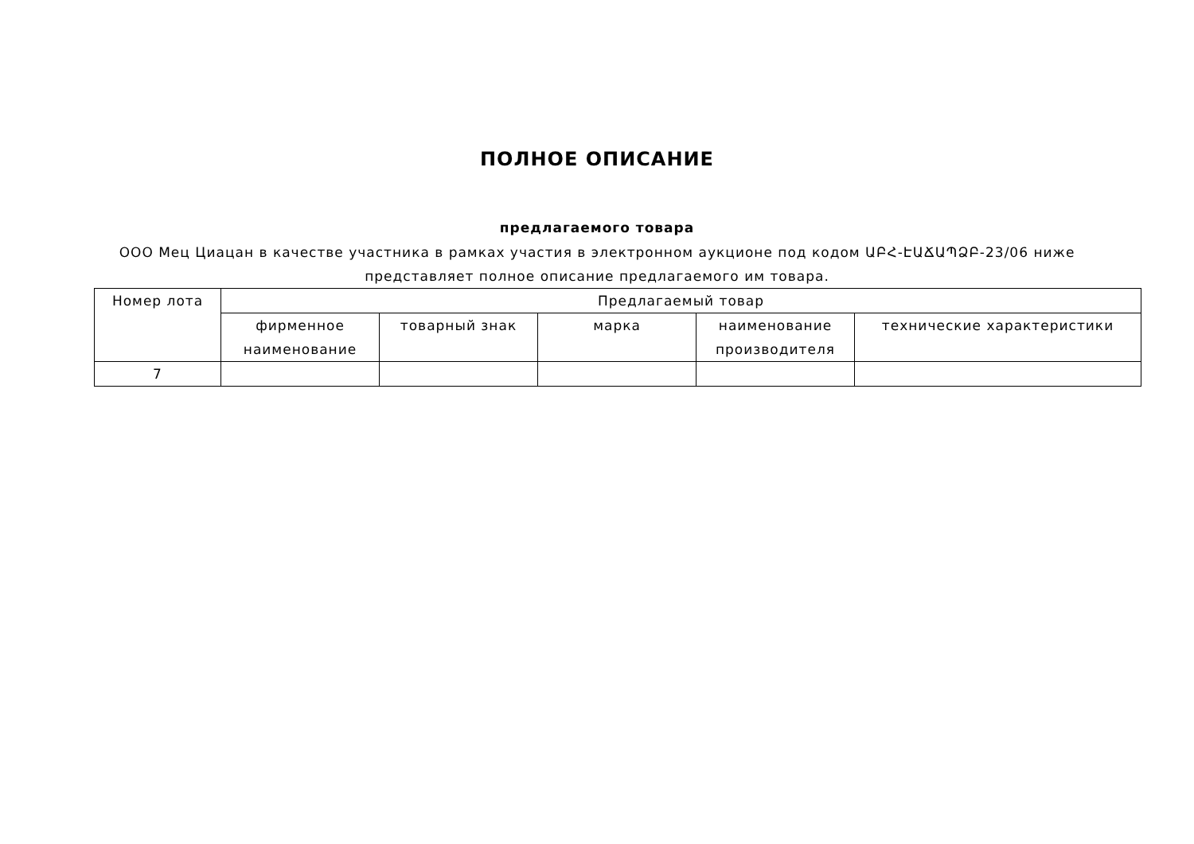ПОЛНОЕ ОПИСАНИЕ
предлагаемого товара
ООО Мец Циацан в качестве участника в рамках участия в электронном аукционе под кодом ԱԲՀ-ԷԱՃԱՊՁԲ-23/06 ниже представляет полное описание предлагаемого им товара.
| Номер лота | Предлагаемый товар | | | | |
| --- | --- | --- | --- | --- | --- |
| | фирменное наименование | товарный знак | марка | наименование производителя | технические характеристики |
| 7 | | | | | |